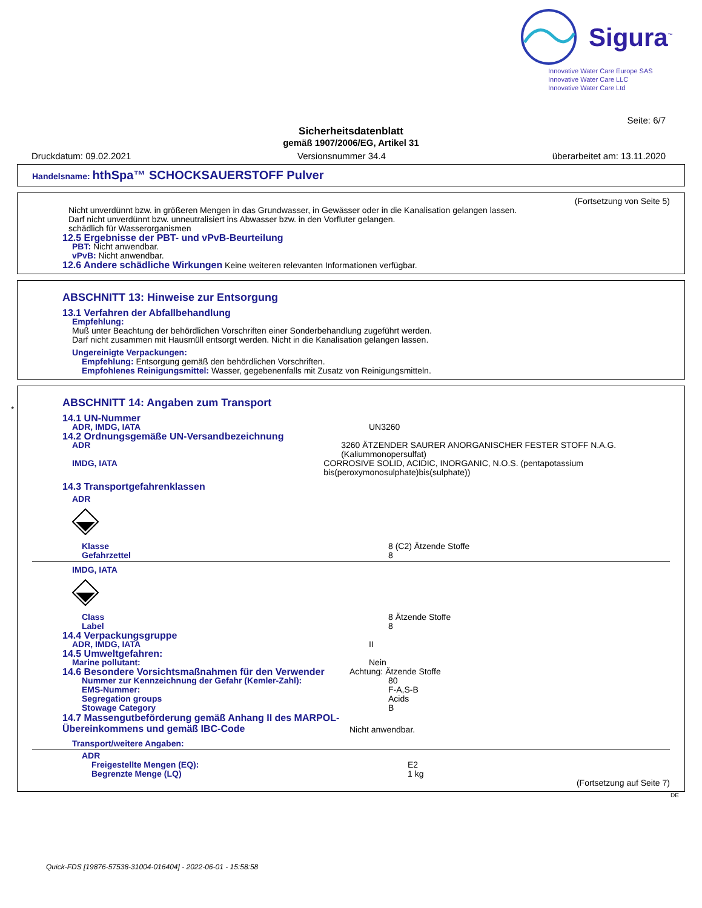Sigura<sup>™</sup>
Innovative Water Care Europe SAS
Innovative Water Care LLC
Innovative Water Care Ltd
Seite: 6/7
Sicherheitsdatenblatt
gemäß 1907/2006/EG, Artikel 31
Druckdatum: 09.02.2021 Versionsnummer 34.4 überarbeitet am: 13.11.2020
Handelsname: hthSpa™ SCHOCKSAUERSTOFF Pulver
(Fortsetzung von Seite 5)
Nicht unverdünnt bzw. in größeren Mengen in das Grundwasser, in Gewässer oder in die Kanalisation gelangen lassen.
Darf nicht unverdünnt bzw. unneutralisiert ins Abwasser bzw. in den Vorfluter gelangen.
schädlich für Wasserorganismen
12.5 Ergebnisse der PBT- und vPvB-Beurteilung
PBT: Nicht anwendbar.
vPvB: Nicht anwendbar.
12.6 Andere schädliche Wirkungen Keine weiteren relevanten Informationen verfügbar.
ABSCHNITT 13: Hinweise zur Entsorgung
13.1 Verfahren der Abfallbehandlung
Empfehlung:
Muß unter Beachtung der behördlichen Vorschriften einer Sonderbehandlung zugeführt werden.
Darf nicht zusammen mit Hausmüll entsorgt werden. Nicht in die Kanalisation gelangen lassen.
Ungereinigte Verpackungen:
Empfehlung: Entsorgung gemäß den behördlichen Vorschriften.
Empfohlenes Reinigungsmittel: Wasser, gegebenenfalls mit Zusatz von Reinigungsmitteln.
*
ABSCHNITT 14: Angaben zum Transport
14.1 UN-Nummer
ADR, IMDG, IATA UN3260
14.2 Ordnungsgemäße UN-Versandbezeichnung
ADR 3260 ÄTZENDER SAURER ANORGANISCHER FESTER STOFF N.A.G. (Kaliummonopersulfat)
IMDG, IATA CORROSIVE SOLID, ACIDIC, INORGANIC, N.O.S. (pentapotassium bis(peroxymonosulphate)bis(sulphate))
14.3 Transportgefahrenklassen
ADR
Klasse 8 (C2) Ätzende Stoffe
Gefahrzettel 8
IMDG, IATA
Class 8 Ätzende Stoffe
Label 8
14.4 Verpackungsgruppe
ADR, IMDG, IATA II
14.5 Umweltgefahren:
Marine pollutant: Nein
14.6 Besondere Vorsichtsmaßnahmen für den Verwender Achtung: Ätzende Stoffe
Nummer zur Kennzeichnung der Gefahr (Kemler-Zahl): 80
EMS-Nummer: F-A,S-B
Segregation groups Acids
Stowage Category B
14.7 Massengutbeförderung gemäß Anhang II des MARPOL-Übereinkommens und gemäß IBC-Code
Nicht anwendbar.
Transport/weitere Angaben:
ADR
Freigestellte Mengen (EQ): E2
Begrenzte Menge (LQ) 1 kg
(Fortsetzung auf Seite 7)
DE
Quick-FDS [19876-57538-31004-016404] - 2022-06-01 - 15:58:58